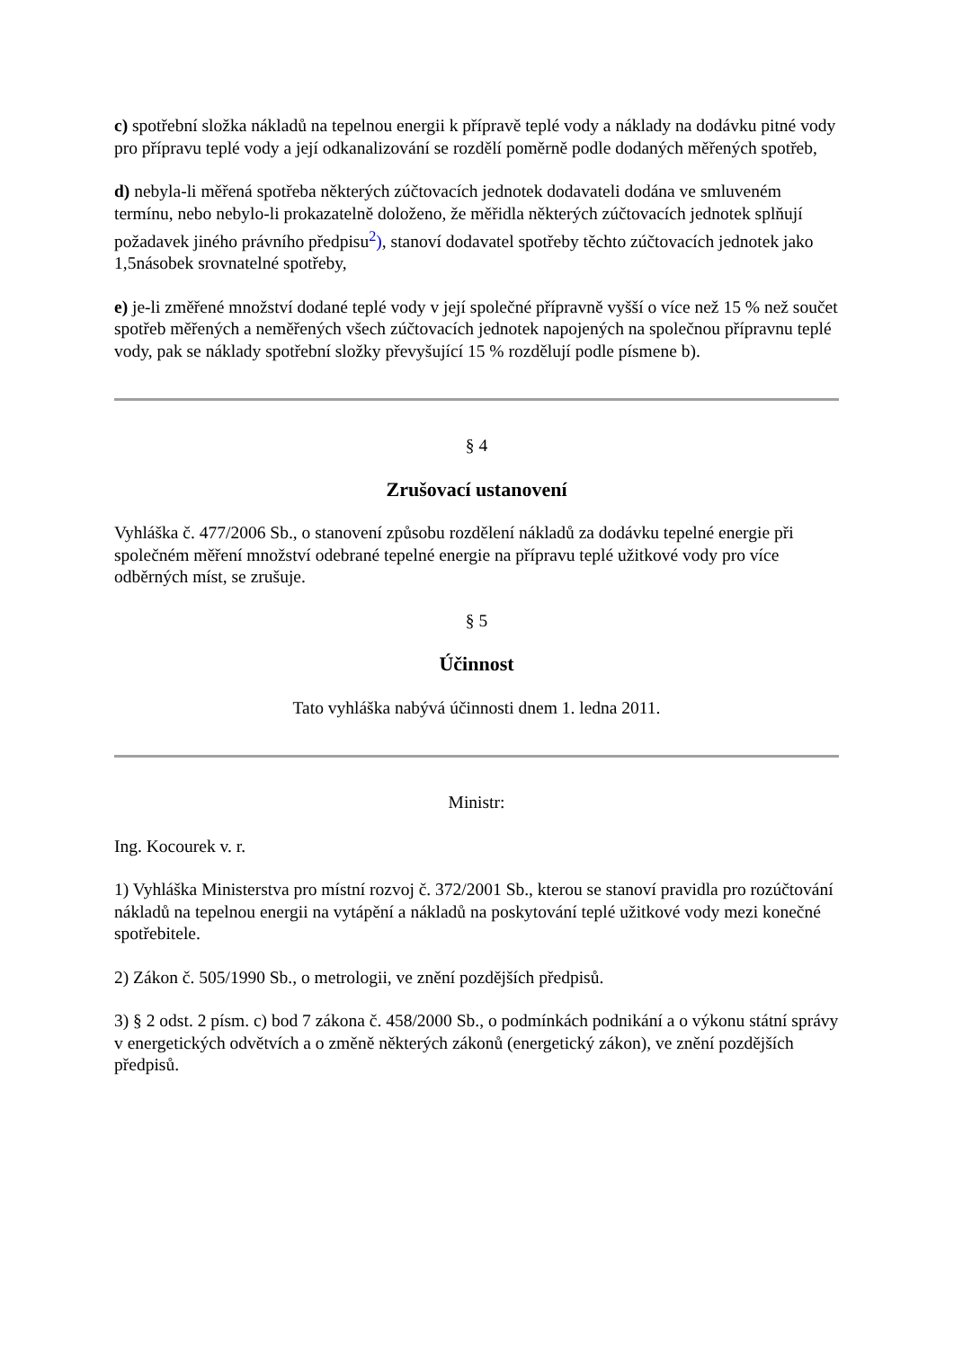c) spotřební složka nákladů na tepelnou energii k přípravě teplé vody a náklady na dodávku pitné vody pro přípravu teplé vody a její odkanalizování se rozdělí poměrně podle dodaných měřených spotřeb,
d) nebyla-li měřená spotřeba některých zúčtovacích jednotek dodavateli dodána ve smluveném termínu, nebo nebylo-li prokazatelně doloženo, že měřidla některých zúčtovacích jednotek splňují požadavek jiného právního předpisu<sup>2</sup>), stanoví dodavatel spotřeby těchto zúčtovacích jednotek jako 1,5násobek srovnatelné spotřeby,
e) je-li změřené množství dodané teplé vody v její společné přípravně vyšší o více než 15 % než součet spotřeb měřených a neměřených všech zúčtovacích jednotek napojených na společnou přípravnu teplé vody, pak se náklady spotřební složky převyšující 15 % rozdělují podle písmene b).
§ 4
Zrušovací ustanovení
Vyhláška č. 477/2006 Sb., o stanovení způsobu rozdělení nákladů za dodávku tepelné energie při společném měření množství odebrané tepelné energie na přípravu teplé užitkové vody pro více odběrných míst, se zrušuje.
§ 5
Účinnost
Tato vyhláška nabývá účinnosti dnem 1. ledna 2011.
Ministr:
Ing. Kocourek v. r.
1) Vyhláška Ministerstva pro místní rozvoj č. 372/2001 Sb., kterou se stanoví pravidla pro rozúčtování nákladů na tepelnou energii na vytápění a nákladů na poskytování teplé užitkové vody mezi konečné spotřebitele.
2) Zákon č. 505/1990 Sb., o metrologii, ve znění pozdějších předpisů.
3) § 2 odst. 2 písm. c) bod 7 zákona č. 458/2000 Sb., o podmínkách podnikání a o výkonu státní správy v energetických odvětvích a o změně některých zákonů (energetický zákon), ve znění pozdějších předpisů.